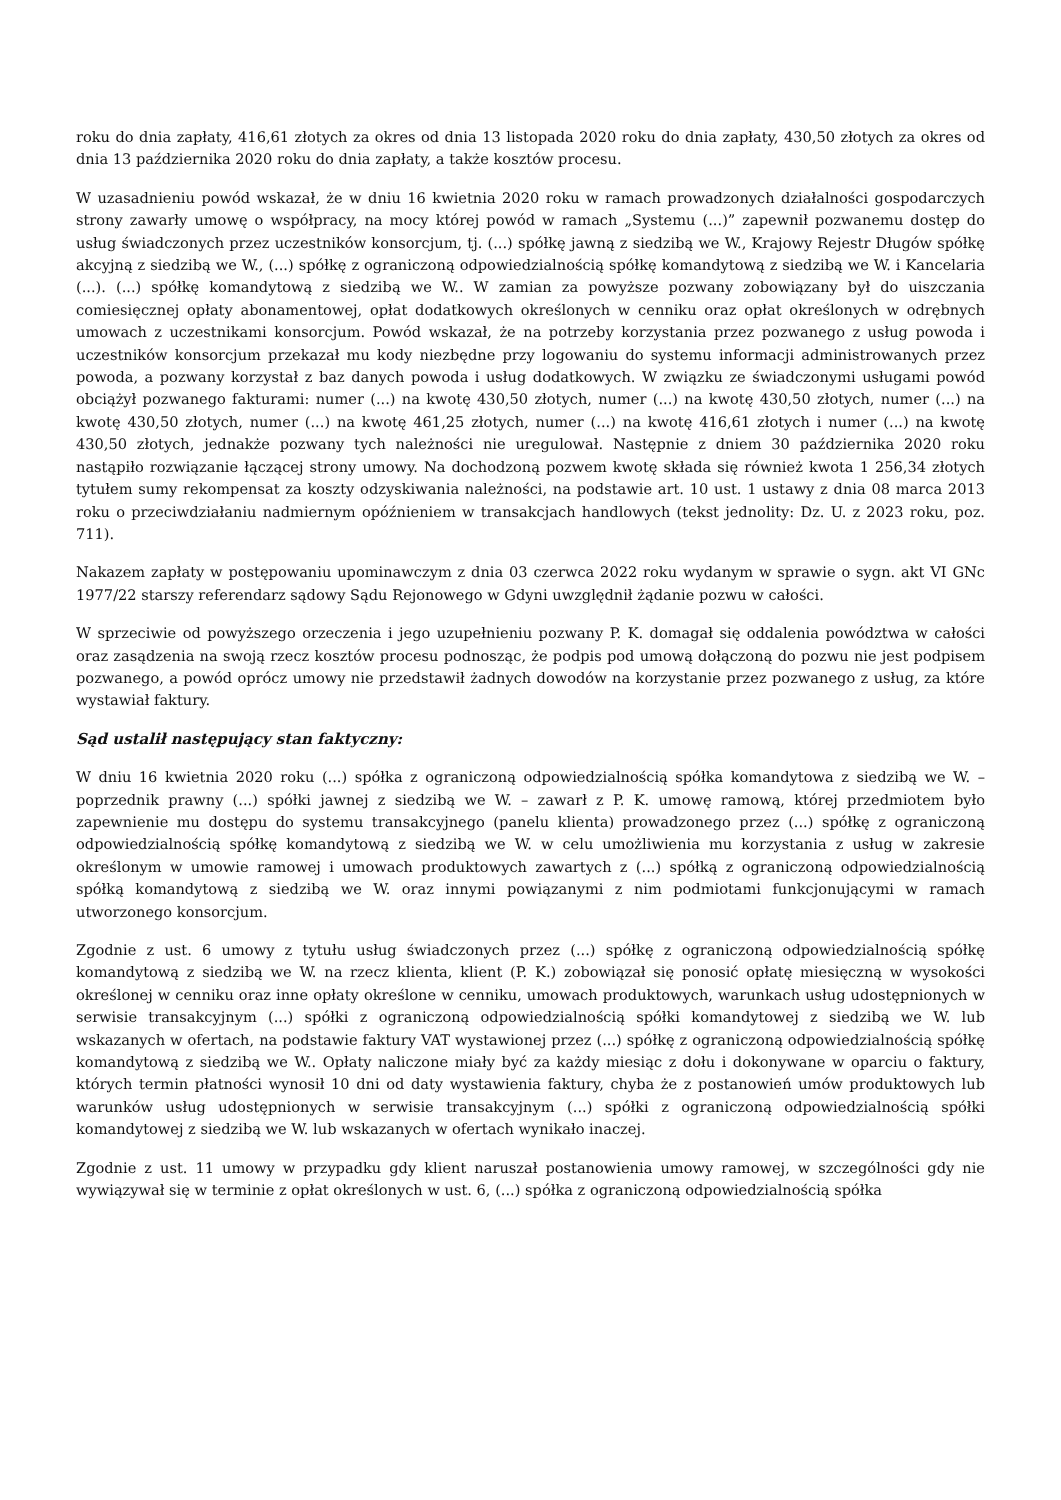roku do dnia zapłaty, 416,61 złotych za okres od dnia 13 listopada 2020 roku do dnia zapłaty, 430,50 złotych za okres od dnia 13 października 2020 roku do dnia zapłaty, a także kosztów procesu.
W uzasadnieniu powód wskazał, że w dniu 16 kwietnia 2020 roku w ramach prowadzonych działalności gospodarczych strony zawarły umowę o współpracy, na mocy której powód w ramach „Systemu (...)” zapewnił pozwanemu dostęp do usług świadczonych przez uczestników konsorcjum, tj. (...) spółkę jawną z siedzibą we W., Krajowy Rejestr Długów spółkę akcyjną z siedzibą we W., (...) spółkę z ograniczoną odpowiedzialnością spółkę komandytową z siedzibą we W. i Kancelaria (...). (...) spółkę komandytową z siedzibą we W.. W zamian za powyższe pozwany zobowiązany był do uiszczania comiesięcznej opłaty abonamentowej, opłat dodatkowych określonych w cenniku oraz opłat określonych w odrębnych umowach z uczestnikami konsorcjum. Powód wskazał, że na potrzeby korzystania przez pozwanego z usług powoda i uczestników konsorcjum przekazał mu kody niezbędne przy logowaniu do systemu informacji administrowanych przez powoda, a pozwany korzystał z baz danych powoda i usług dodatkowych. W związku ze świadczonymi usługami powód obciążył pozwanego fakturami: numer (...) na kwotę 430,50 złotych, numer (...) na kwotę 430,50 złotych, numer (...) na kwotę 430,50 złotych, numer (...) na kwotę 461,25 złotych, numer (...) na kwotę 416,61 złotych i numer (...) na kwotę 430,50 złotych, jednakże pozwany tych należności nie uregulował. Następnie z dniem 30 października 2020 roku nastąpiło rozwiązanie łączącej strony umowy. Na dochodzoną pozwem kwotę składa się również kwota 1 256,34 złotych tytułem sumy rekompensat za koszty odzyskiwania należności, na podstawie art. 10 ust. 1 ustawy z dnia 08 marca 2013 roku o przeciwdziałaniu nadmiernym opóźnieniem w transakcjach handlowych (tekst jednolity: Dz. U. z 2023 roku, poz. 711).
Nakazem zapłaty w postępowaniu upominawczym z dnia 03 czerwca 2022 roku wydanym w sprawie o sygn. akt VI GNc 1977/22 starszy referendarz sądowy Sądu Rejonowego w Gdyni uwzględnił żądanie pozwu w całości.
W sprzeciwie od powyższego orzeczenia i jego uzupełnieniu pozwany P. K. domagał się oddalenia powództwa w całości oraz zasądzenia na swoją rzecz kosztów procesu podnosząc, że podpis pod umową dołączoną do pozwu nie jest podpisem pozwanego, a powód oprócz umowy nie przedstawił żadnych dowodów na korzystanie przez pozwanego z usług, za które wystawiał faktury.
Sąd ustalił następujący stan faktyczny:
W dniu 16 kwietnia 2020 roku (...) spółka z ograniczoną odpowiedzialnością spółka komandytowa z siedzibą we W. – poprzednik prawny (...) spółki jawnej z siedzibą we W. – zawarł z P. K. umowę ramową, której przedmiotem było zapewnienie mu dostępu do systemu transakcyjnego (panelu klienta) prowadzonego przez (...) spółkę z ograniczoną odpowiedzialnością spółkę komandytową z siedzibą we W. w celu umożliwienia mu korzystania z usług w zakresie określonym w umowie ramowej i umowach produktowych zawartych z (...) spółką z ograniczoną odpowiedzialnością spółką komandytową z siedzibą we W. oraz innymi powiązanymi z nim podmiotami funkcjonującymi w ramach utworzonego konsorcjum.
Zgodnie z ust. 6 umowy z tytułu usług świadczonych przez (...) spółkę z ograniczoną odpowiedzialnością spółkę komandytową z siedzibą we W. na rzecz klienta, klient (P. K.) zobowiązał się ponosić opłatę miesięczną w wysokości określonej w cenniku oraz inne opłaty określone w cenniku, umowach produktowych, warunkach usług udostępnionych w serwisie transakcyjnym (...) spółki z ograniczoną odpowiedzialnością spółki komandytowej z siedzibą we W. lub wskazanych w ofertach, na podstawie faktury VAT wystawionej przez (...) spółkę z ograniczoną odpowiedzialnością spółkę komandytową z siedzibą we W.. Opłaty naliczone miały być za każdy miesiąc z dołu i dokonywane w oparciu o faktury, których termin płatności wynosił 10 dni od daty wystawienia faktury, chyba że z postanowień umów produktowych lub warunków usług udostępnionych w serwisie transakcyjnym (...) spółki z ograniczoną odpowiedzialnością spółki komandytowej z siedzibą we W. lub wskazanych w ofertach wynikało inaczej.
Zgodnie z ust. 11 umowy w przypadku gdy klient naruszał postanowienia umowy ramowej, w szczególności gdy nie wywiązywał się w terminie z opłat określonych w ust. 6, (...) spółka z ograniczoną odpowiedzialnością spółka